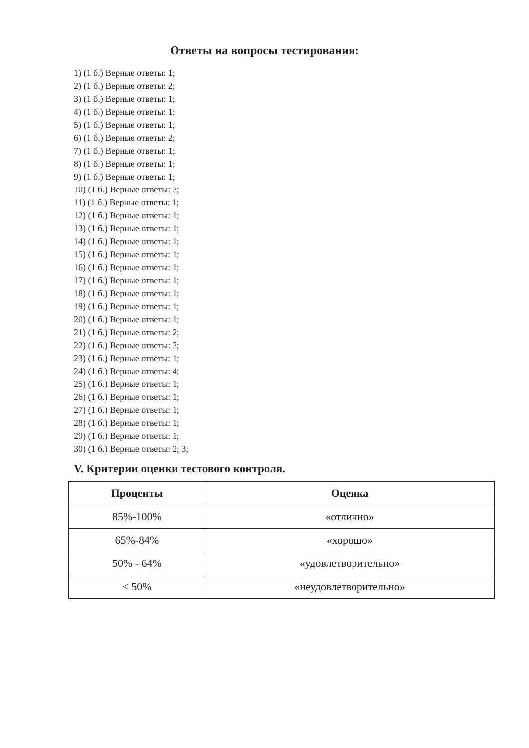Ответы на вопросы тестирования:
1) (1 б.) Верные ответы: 1;
2) (1 б.) Верные ответы: 2;
3) (1 б.) Верные ответы: 1;
4) (1 б.) Верные ответы: 1;
5) (1 б.) Верные ответы: 1;
6) (1 б.) Верные ответы: 2;
7) (1 б.) Верные ответы: 1;
8) (1 б.) Верные ответы: 1;
9) (1 б.) Верные ответы: 1;
10) (1 б.) Верные ответы: 3;
11) (1 б.) Верные ответы: 1;
12) (1 б.) Верные ответы: 1;
13) (1 б.) Верные ответы: 1;
14) (1 б.) Верные ответы: 1;
15) (1 б.) Верные ответы: 1;
16) (1 б.) Верные ответы: 1;
17) (1 б.) Верные ответы: 1;
18) (1 б.) Верные ответы: 1;
19) (1 б.) Верные ответы: 1;
20) (1 б.) Верные ответы: 1;
21) (1 б.) Верные ответы: 2;
22) (1 б.) Верные ответы: 3;
23) (1 б.) Верные ответы: 1;
24) (1 б.) Верные ответы: 4;
25) (1 б.) Верные ответы: 1;
26) (1 б.) Верные ответы: 1;
27) (1 б.) Верные ответы: 1;
28) (1 б.) Верные ответы: 1;
29) (1 б.) Верные ответы: 1;
30) (1 б.) Верные ответы: 2; 3;
V. Критерии оценки тестового контроля.
| Проценты | Оценка |
| --- | --- |
| 85%-100% | «отлично» |
| 65%-84% | «хорошо» |
| 50% - 64% | «удовлетворительно» |
| < 50% | «неудовлетворительно» |